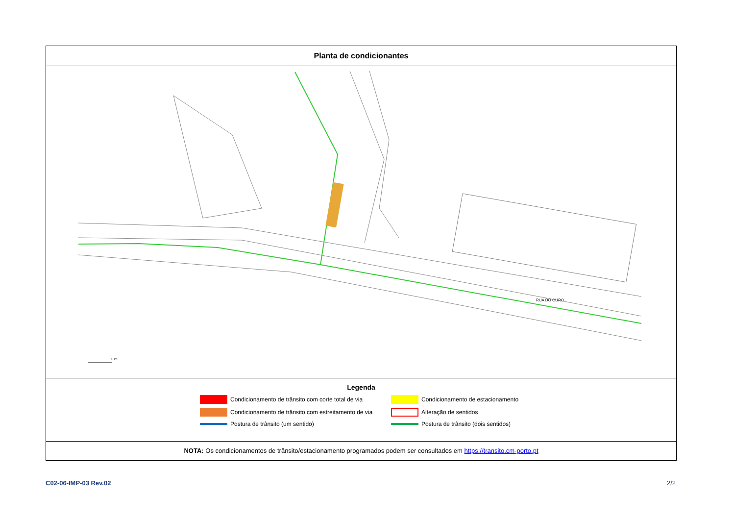Planta de condicionantes
RUA DO OURO
10m
Legenda
Condicionamento de trânsito com corte total de via
Condicionamento de estacionamento
Condicionamento de trânsito com estreitamento de via
Alteração de sentidos
Postura de trânsito (um sentido)
Postura de trânsito (dois sentidos)
NOTA: Os condicionamentos de trânsito/estacionamento programados podem ser consultados em https://transito.cm-porto.pt
C02-06-IMP-03 Rev.02 2/2